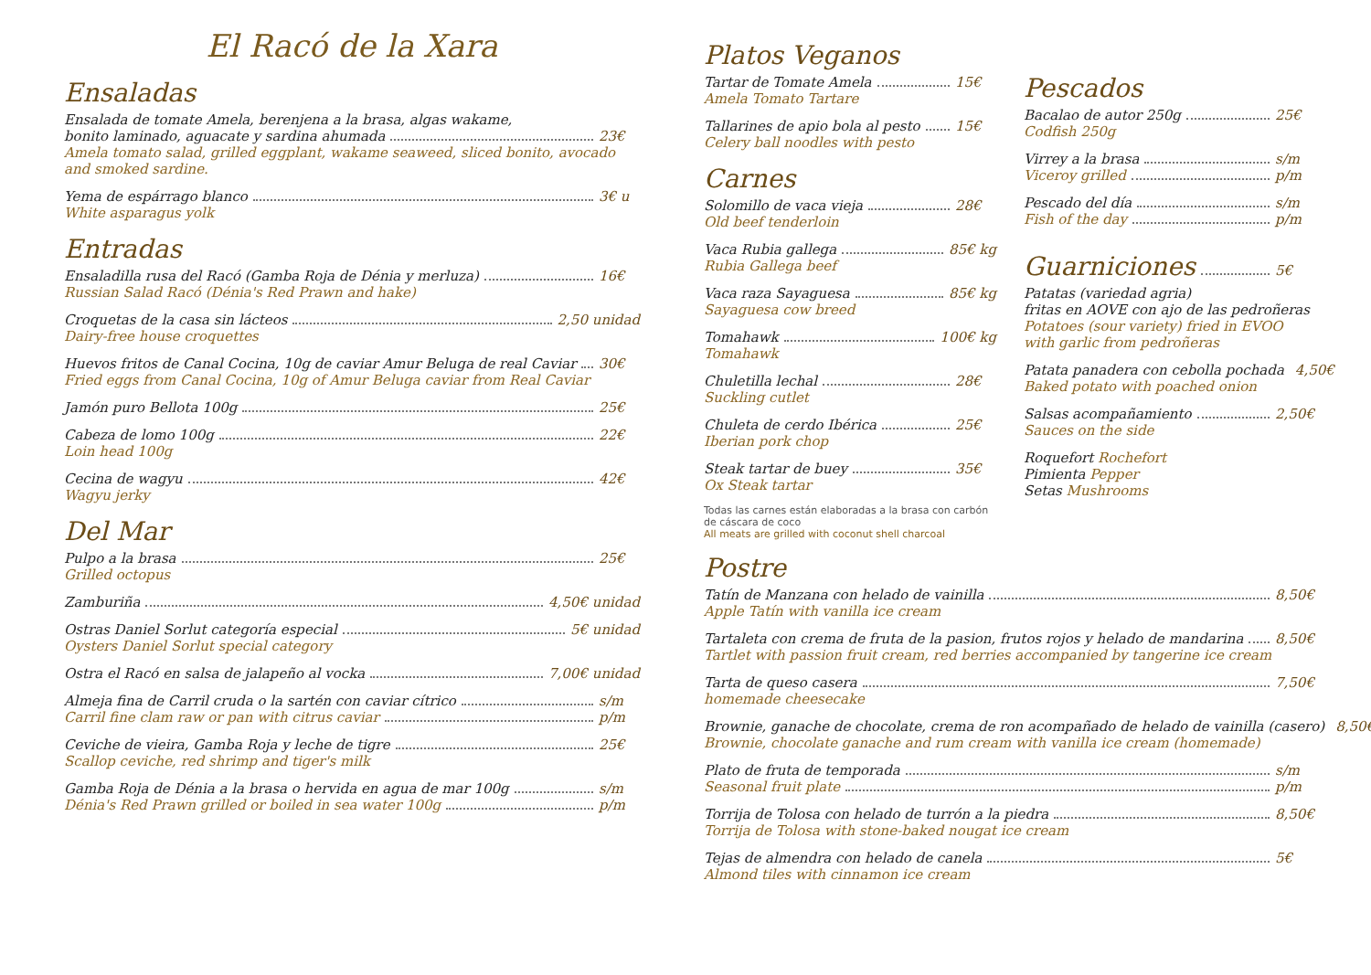El Racó de la Xara
Ensaladas
Ensalada de tomate Amela, berenjena a la brasa, algas wakame,
bonito laminado, aguacate y sardina ahumada 23€
Amela tomato salad, grilled eggplant, wakame seaweed, sliced bonito, avocado and smoked sardine.
Yema de espárrago blanco 3€ u
White asparagus yolk
Entradas
Ensaladilla rusa del Racó (Gamba Roja de Dénia y merluza) 16€
Russian Salad Racó (Dénia's Red Prawn and hake)
Croquetas de la casa sin lácteos 2,50 unidad
Dairy-free house croquettes
Huevos fritos de Canal Cocina, 10g de caviar Amur Beluga de real Caviar 30€
Fried eggs from Canal Cocina, 10g of Amur Beluga caviar from Real Caviar
Jamón puro Bellota 100g 25€
Cabeza de lomo 100g 22€
Loin head 100g
Cecina de wagyu 42€
Wagyu jerky
Del Mar
Pulpo a la brasa 25€
Grilled octopus
Zamburiña 4,50€ unidad
Ostras Daniel Sorlut categoría especial 5€ unidad
Oysters Daniel Sorlut special category
Ostra el Racó en salsa de jalapeño al vocka 7,00€ unidad
Almeja fina de Carril cruda o la sartén con caviar cítrico s/m
Carril fine clam raw or pan with citrus caviar p/m
Ceviche de vieira, Gamba Roja y leche de tigre 25€
Scallop ceviche, red shrimp and tiger's milk
Gamba Roja de Dénia a la brasa o hervida en agua de mar 100g s/m
Dénia's Red Prawn grilled or boiled in sea water 100g p/m
Platos Veganos
Tartar de Tomate Amela 15€
Amela Tomato Tartare
Tallarines de apio bola al pesto 15€
Celery ball noodles with pesto
Carnes
Solomillo de vaca vieja 28€
Old beef tenderloin
Vaca Rubia gallega 85€ kg
Rubia Gallega beef
Vaca raza Sayaguesa 85€ kg
Sayaguesa cow breed
Tomahawk 100€ kg
Tomahawk
Chuletilla lechal 28€
Suckling cutlet
Chuleta de cerdo Ibérica 25€
Iberian pork chop
Steak tartar de buey 35€
Ox Steak tartar
Todas las carnes están elaboradas a la brasa con carbón de cáscara de coco
All meats are grilled with coconut shell charcoal
Pescados
Bacalao de autor 250g 25€
Codfish 250g
Virrey a la brasa s/m
Viceroy grilled p/m
Pescado del día s/m
Fish of the day p/m
Guarniciones
5€
Patatas (variedad agria)
fritas en AOVE con ajo de las pedroñeras
Potatoes (sour variety) fried in EVOO with garlic from pedroñeras
Patata panadera con cebolla pochada 4,50€
Baked potato with poached onion
Salsas acompañamiento 2,50€
Sauces on the side
Roquefort Rochefort
Pimienta Pepper
Setas Mushrooms
Postre
Tatín de Manzana con helado de vainilla 8,50€
Apple Tatín with vanilla ice cream
Tartaleta con crema de fruta de la pasion, frutos rojos y helado de mandarina 8,50€
Tartlet with passion fruit cream, red berries accompanied by tangerine ice cream
Tarta de queso casera 7,50€
homemade cheesecake
Brownie, ganache de chocolate, crema de ron acompañado de helado de vainilla (casero) 8,50€
Brownie, chocolate ganache and rum cream with vanilla ice cream (homemade)
Plato de fruta de temporada s/m
Seasonal fruit plate p/m
Torrija de Tolosa con helado de turrón a la piedra 8,50€
Torrija de Tolosa with stone-baked nougat ice cream
Tejas de almendra con helado de canela 5€
Almond tiles with cinnamon ice cream